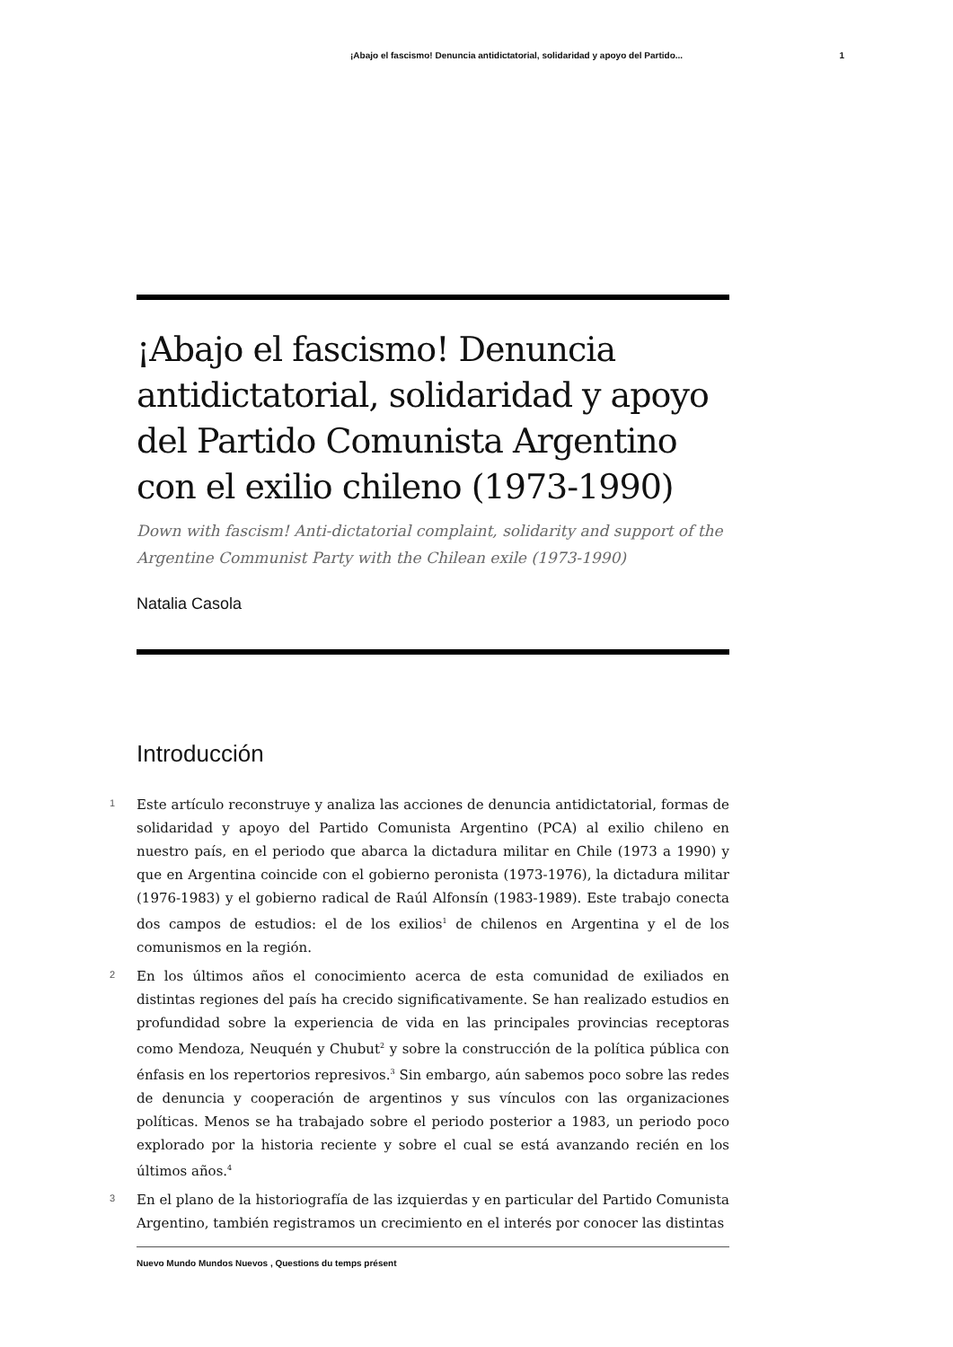¡Abajo el fascismo! Denuncia antidictatorial, solidaridad y apoyo del Partido... 1
¡Abajo el fascismo! Denuncia antidictatorial, solidaridad y apoyo del Partido Comunista Argentino con el exilio chileno (1973-1990)
Down with fascism! Anti-dictatorial complaint, solidarity and support of the Argentine Communist Party with the Chilean exile (1973-1990)
Natalia Casola
Introducción
1 Este artículo reconstruye y analiza las acciones de denuncia antidictatorial, formas de solidaridad y apoyo del Partido Comunista Argentino (PCA) al exilio chileno en nuestro país, en el periodo que abarca la dictadura militar en Chile (1973 a 1990) y que en Argentina coincide con el gobierno peronista (1973-1976), la dictadura militar (1976-1983) y el gobierno radical de Raúl Alfonsín (1983-1989). Este trabajo conecta dos campos de estudios: el de los exilios<sup>1</sup> de chilenos en Argentina y el de los comunismos en la región.
2 En los últimos años el conocimiento acerca de esta comunidad de exiliados en distintas regiones del país ha crecido significativamente. Se han realizado estudios en profundidad sobre la experiencia de vida en las principales provincias receptoras como Mendoza, Neuquén y Chubut<sup>2</sup> y sobre la construcción de la política pública con énfasis en los repertorios represivos.<sup>3</sup> Sin embargo, aún sabemos poco sobre las redes de denuncia y cooperación de argentinos y sus vínculos con las organizaciones políticas. Menos se ha trabajado sobre el periodo posterior a 1983, un periodo poco explorado por la historia reciente y sobre el cual se está avanzando recién en los últimos años.<sup>4</sup>
3 En el plano de la historiografía de las izquierdas y en particular del Partido Comunista Argentino, también registramos un crecimiento en el interés por conocer las distintas
Nuevo Mundo Mundos Nuevos , Questions du temps présent